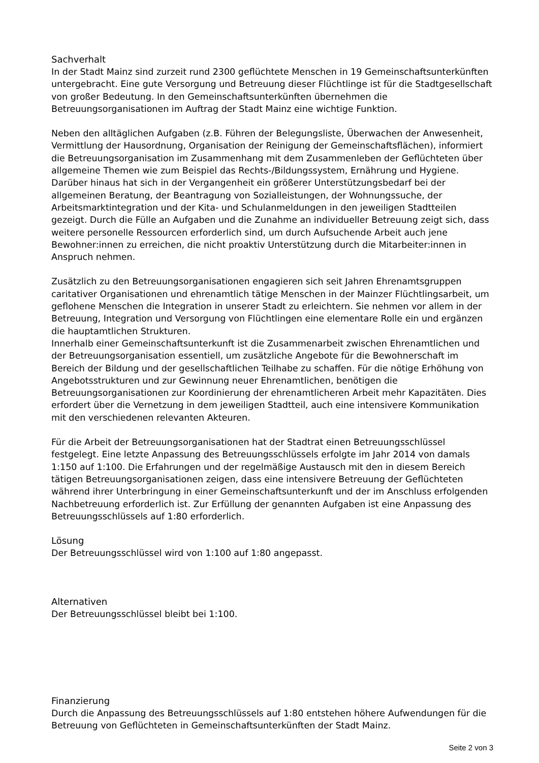Sachverhalt
In der Stadt Mainz sind zurzeit rund 2300 geflüchtete Menschen in 19 Gemeinschaftsunterkünften untergebracht. Eine gute Versorgung und Betreuung dieser Flüchtlinge ist für die Stadtgesellschaft von großer Bedeutung. In den Gemeinschaftsunterkünften übernehmen die Betreuungsorganisationen im Auftrag der Stadt Mainz eine wichtige Funktion.
Neben den alltäglichen Aufgaben (z.B. Führen der Belegungsliste, Überwachen der Anwesenheit, Vermittlung der Hausordnung, Organisation der Reinigung der Gemeinschaftsflächen), informiert die Betreuungsorganisation im Zusammenhang mit dem Zusammenleben der Geflüchteten über allgemeine Themen wie zum Beispiel das Rechts-/Bildungssystem, Ernährung und Hygiene. Darüber hinaus hat sich in der Vergangenheit ein größerer Unterstützungsbedarf bei der allgemeinen Beratung, der Beantragung von Sozialleistungen, der Wohnungssuche, der Arbeitsmarktintegration und der Kita- und Schulanmeldungen in den jeweiligen Stadtteilen gezeigt. Durch die Fülle an Aufgaben und die Zunahme an individueller Betreuung zeigt sich, dass weitere personelle Ressourcen erforderlich sind, um durch Aufsuchende Arbeit auch jene Bewohner:innen zu erreichen, die nicht proaktiv Unterstützung durch die Mitarbeiter:innen in Anspruch nehmen.
Zusätzlich zu den Betreuungsorganisationen engagieren sich seit Jahren Ehrenamtsgruppen caritativer Organisationen und ehrenamtlich tätige Menschen in der Mainzer Flüchtlingsarbeit, um geflohene Menschen die Integration in unserer Stadt zu erleichtern. Sie nehmen vor allem in der Betreuung, Integration und Versorgung von Flüchtlingen eine elementare Rolle ein und ergänzen die hauptamtlichen Strukturen.
Innerhalb einer Gemeinschaftsunterkunft ist die Zusammenarbeit zwischen Ehrenamtlichen und der Betreuungsorganisation essentiell, um zusätzliche Angebote für die Bewohnerschaft im Bereich der Bildung und der gesellschaftlichen Teilhabe zu schaffen. Für die nötige Erhöhung von Angebotsstrukturen und zur Gewinnung neuer Ehrenamtlichen, benötigen die Betreuungsorganisationen zur Koordinierung der ehrenamtlicheren Arbeit mehr Kapazitäten. Dies erfordert über die Vernetzung in dem jeweiligen Stadtteil, auch eine intensivere Kommunikation mit den verschiedenen relevanten Akteuren.
Für die Arbeit der Betreuungsorganisationen hat der Stadtrat einen Betreuungsschlüssel festgelegt. Eine letzte Anpassung des Betreuungsschlüssels erfolgte im Jahr 2014 von damals 1:150 auf 1:100. Die Erfahrungen und der regelmäßige Austausch mit den in diesem Bereich tätigen Betreuungsorganisationen zeigen, dass eine intensivere Betreuung der Geflüchteten während ihrer Unterbringung in einer Gemeinschaftsunterkunft und der im Anschluss erfolgenden Nachbetreuung erforderlich ist. Zur Erfüllung der genannten Aufgaben ist eine Anpassung des Betreuungsschlüssels auf 1:80 erforderlich.
Lösung
Der Betreuungsschlüssel wird von 1:100 auf 1:80 angepasst.
Alternativen
Der Betreuungsschlüssel bleibt bei 1:100.
Finanzierung
Durch die Anpassung des Betreuungsschlüssels auf 1:80 entstehen höhere Aufwendungen für die Betreuung von Geflüchteten in Gemeinschaftsunterkünften der Stadt Mainz.
Seite 2 von 3